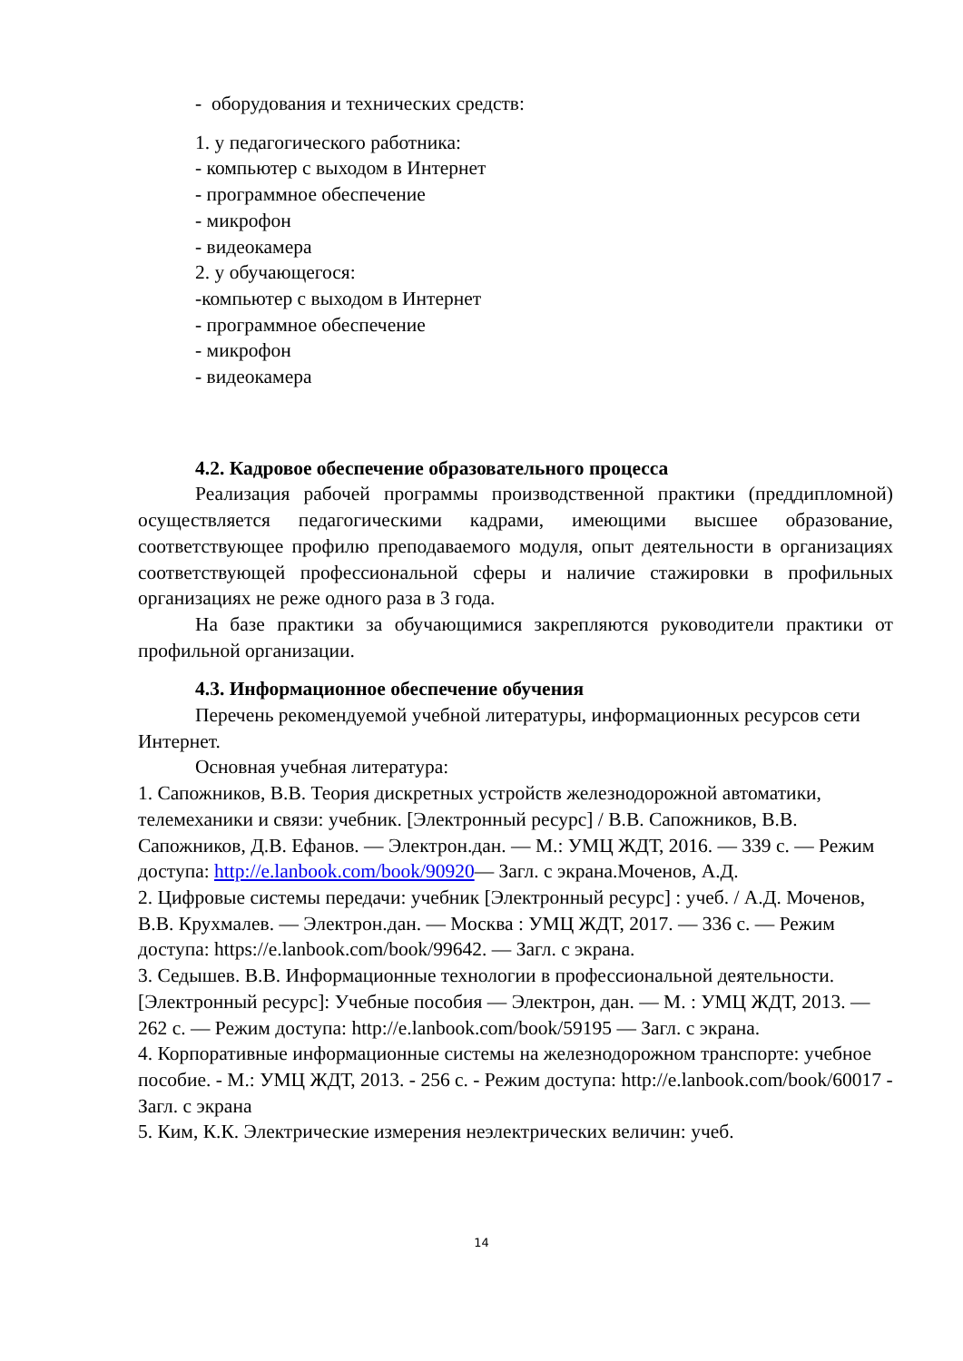- оборудования и технических средств:
1. у педагогического работника:
- компьютер с выходом в Интернет
- программное обеспечение
- микрофон
- видеокамера
2. у обучающегося:
-компьютер с выходом в Интернет
- программное обеспечение
- микрофон
- видеокамера
4.2. Кадровое обеспечение образовательного процесса
Реализация рабочей программы производственной практики (преддипломной) осуществляется педагогическими кадрами, имеющими высшее образование, соответствующее профилю преподаваемого модуля, опыт деятельности в организациях соответствующей профессиональной сферы и наличие стажировки в профильных организациях не реже одного раза в 3 года.
На базе практики за обучающимися закрепляются руководители практики от профильной организации.
4.3. Информационное обеспечение обучения
Перечень рекомендуемой учебной литературы, информационных ресурсов сети Интернет.
Основная учебная литература:
1. Сапожников, В.В. Теория дискретных устройств железнодорожной автоматики, телемеханики и связи: учебник. [Электронный ресурс] / В.В. Сапожников, В.В. Сапожников, Д.В. Ефанов. — Электрон.дан. — М.: УМЦ ЖДТ, 2016. — 339 с. — Режим доступа: http://e.lanbook.com/book/90920— Загл. с экрана.Моченов, А.Д.
2. Цифровые системы передачи: учебник [Электронный ресурс] : учеб. / А.Д. Моченов, В.В. Крухмалев. — Электрон.дан. — Москва : УМЦ ЖДТ, 2017. — 336 с. — Режим доступа: https://e.lanbook.com/book/99642. — Загл. с экрана.
3. Седышев. В.В. Информационные технологии в профессиональной деятельности. [Электронный ресурс]: Учебные пособия — Электрон, дан. — М. : УМЦ ЖДТ, 2013. — 262 с. — Режим доступа: http://e.lanbook.com/book/59195 — Загл. с экрана.
4. Корпоративные информационные системы на железнодорожном транспорте: учебное пособие. - М.: УМЦ ЖДТ, 2013. - 256 с. - Режим доступа: http://e.lanbook.com/book/60017 - Загл. с экрана
5. Ким, К.К. Электрические измерения неэлектрических величин: учеб.
14